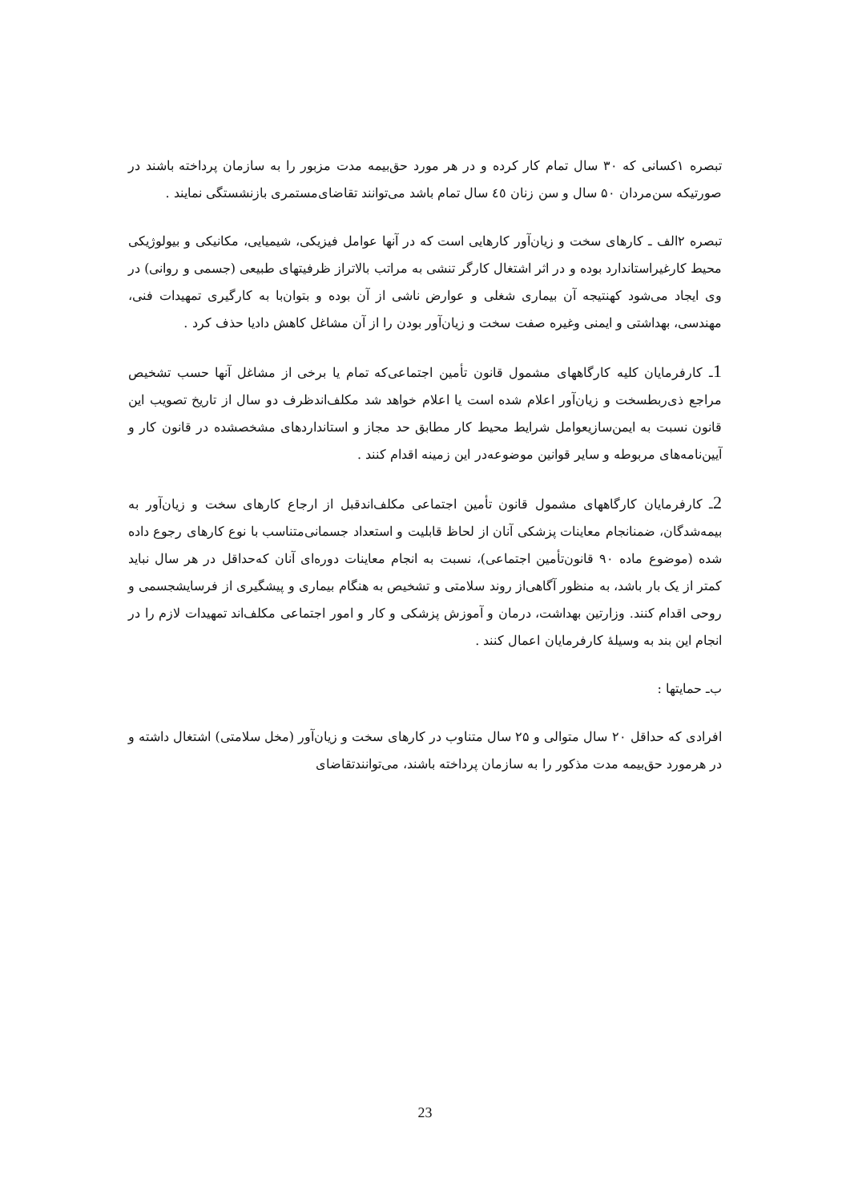تبصره ۱کسانی که ۳۰ سال تمام کار کرده و در هر مورد حق‌بیمه مدت مزبور را به سازمان پرداخته باشند در صورتیکه سن‌مردان ۵۰ سال و سن زنان ٤٥ سال تمام باشد می‌توانند تقاضای‌مستمری بازنشستگی نمایند .
تبصره ۲الف ـ کارهای سخت و زیان‌آور کارهایی است که در آنها عوامل فیزیکی، شیمیایی، مکانیکی و بیولوژیکی محیط کارغیراستاندارد بوده و در اثر اشتغال کارگر تنشی به مراتب بالاتراز ظرفیتهای طبیعی (جسمی و روانی) در وی ایجاد می‌شود کهنتیجه آن بیماری شغلی و عوارض ناشی از آن بوده و بتوان‌با به کارگیری تمهیدات فنی، مهندسی، بهداشتی و ایمنی وغیره صفت سخت و زیان‌آور بودن را از آن مشاغل کاهش دادیا حذف کرد .
1ـ کارفرمایان کلیه کارگاههای مشمول قانون تأمین اجتماعی‌که تمام یا برخی از مشاغل آنها حسب تشخیص مراجع ذی‌ربطسخت و زیان‌آور اعلام شده است یا اعلام خواهد شد مکلف‌اندظرف دو سال از تاریخ تصویب این قانون نسبت به ایمن‌سازیعوامل شرایط محیط کار مطابق حد مجاز و استانداردهای مشخصشده در قانون کار و آیین‌نامه‌های مربوطه و سایر قوانین موضوعه‌در این زمینه اقدام کنند .
2ـ کارفرمایان کارگاههای مشمول قانون تأمین اجتماعی مکلف‌اندقبل از ارجاع کارهای سخت و زیان‌آور به بیمه‌شدگان، ضمنانجام معاینات پزشکی آنان از لحاظ قابلیت و استعداد جسمانی‌متناسب با نوع کارهای رجوع داده شده (موضوع ماده ۹۰ قانون‌تأمین اجتماعی)، نسبت به انجام معاینات دوره‌ای آنان که‌حداقل در هر سال نباید کمتر از یک بار باشد، به منظور آگاهی‌از روند سلامتی و تشخیص به هنگام بیماری و پیشگیری از فرسایشجسمی و روحی اقدام کنند. وزارتین بهداشت، درمان و آموزش پزشکی و کار و امور اجتماعی مکلف‌اند تمهیدات لازم را در انجام این بند به وسیلهٔ کارفرمایان اعمال کنند .
ب‌ـ حمایتها :
افرادی که حداقل ۲۰ سال متوالی و ۲۵ سال متناوب در کارهای سخت و زیان‌آور (مخل سلامتی) اشتغال داشته و در هرمورد حق‌بیمه مدت مذکور را به سازمان پرداخته باشند، می‌توانندتقاضای
23